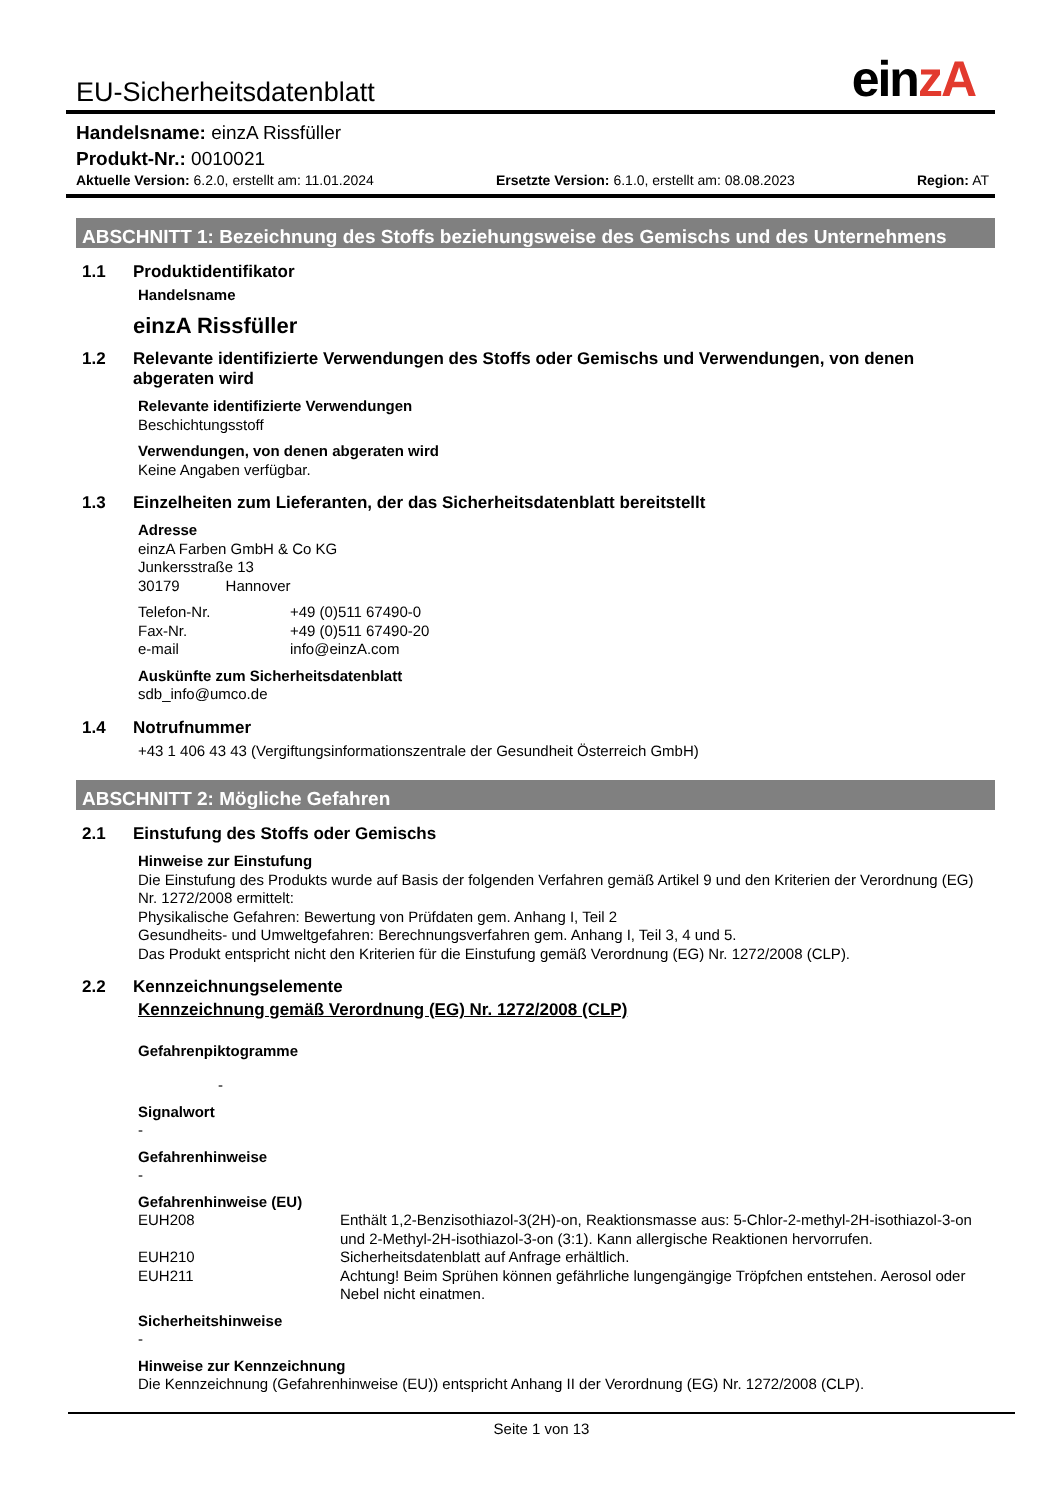EU-Sicherheitsdatenblatt
einzA
Handelsname: einzA Rissfüller
Produkt-Nr.: 0010021
Aktuelle Version: 6.2.0, erstellt am: 11.01.2024
Ersetzte Version: 6.1.0, erstellt am: 08.08.2023
Region: AT
ABSCHNITT 1: Bezeichnung des Stoffs beziehungsweise des Gemischs und des Unternehmens
1.1 Produktidentifikator
Handelsname
einzA Rissfüller
1.2 Relevante identifizierte Verwendungen des Stoffs oder Gemischs und Verwendungen, von denen abgeraten wird
Relevante identifizierte Verwendungen
Beschichtungsstoff
Verwendungen, von denen abgeraten wird
Keine Angaben verfügbar.
1.3 Einzelheiten zum Lieferanten, der das Sicherheitsdatenblatt bereitstellt
Adresse
einzA Farben GmbH & Co KG
Junkersstraße 13
30179 Hannover
Telefon-Nr. +49 (0)511 67490-0
Fax-Nr. +49 (0)511 67490-20
e-mail info@einzA.com
Auskünfte zum Sicherheitsdatenblatt
sdb_info@umco.de
1.4 Notrufnummer
+43 1 406 43 43 (Vergiftungsinformationszentrale der Gesundheit Österreich GmbH)
ABSCHNITT 2: Mögliche Gefahren
2.1 Einstufung des Stoffs oder Gemischs
Hinweise zur Einstufung
Die Einstufung des Produkts wurde auf Basis der folgenden Verfahren gemäß Artikel 9 und den Kriterien der Verordnung (EG) Nr. 1272/2008 ermittelt:
Physikalische Gefahren: Bewertung von Prüfdaten gem. Anhang I, Teil 2
Gesundheits- und Umweltgefahren: Berechnungsverfahren gem. Anhang I, Teil 3, 4 und 5.
Das Produkt entspricht nicht den Kriterien für die Einstufung gemäß Verordnung (EG) Nr. 1272/2008 (CLP).
2.2 Kennzeichnungselemente
Kennzeichnung gemäß Verordnung (EG) Nr. 1272/2008 (CLP)
Gefahrenpiktogramme
-
Signalwort
-
Gefahrenhinweise
-
Gefahrenhinweise (EU)
EUH208 Enthält 1,2-Benzisothiazol-3(2H)-on, Reaktionsmasse aus: 5-Chlor-2-methyl-2H-isothiazol-3-on und 2-Methyl-2H-isothiazol-3-on (3:1). Kann allergische Reaktionen hervorrufen.
EUH210 Sicherheitsdatenblatt auf Anfrage erhältlich.
EUH211 Achtung! Beim Sprühen können gefährliche lungengängige Tröpfchen entstehen. Aerosol oder Nebel nicht einatmen.
Sicherheitshinweise
-
Hinweise zur Kennzeichnung
Die Kennzeichnung (Gefahrenhinweise (EU)) entspricht Anhang II der Verordnung (EG) Nr. 1272/2008 (CLP).
Seite 1 von 13